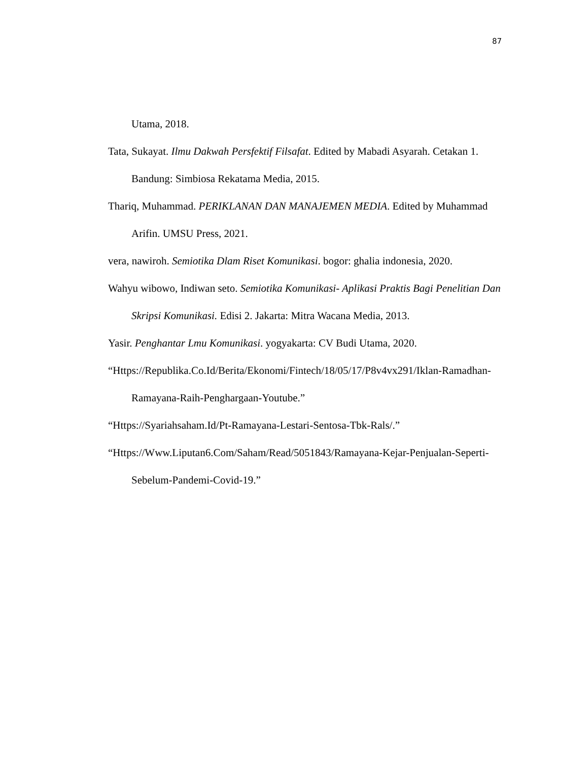87
Utama, 2018.
Tata, Sukayat. Ilmu Dakwah Persfektif Filsafat. Edited by Mabadi Asyarah. Cetakan 1. Bandung: Simbiosa Rekatama Media, 2015.
Thariq, Muhammad. PERIKLANAN DAN MANAJEMEN MEDIA. Edited by Muhammad Arifin. UMSU Press, 2021.
vera, nawiroh. Semiotika Dlam Riset Komunikasi. bogor: ghalia indonesia, 2020.
Wahyu wibowo, Indiwan seto. Semiotika Komunikasi- Aplikasi Praktis Bagi Penelitian Dan Skripsi Komunikasi. Edisi 2. Jakarta: Mitra Wacana Media, 2013.
Yasir. Penghantar Lmu Komunikasi. yogyakarta: CV Budi Utama, 2020.
“Https://Republika.Co.Id/Berita/Ekonomi/Fintech/18/05/17/P8v4vx291/Iklan-Ramadhan-Ramayana-Raih-Penghargaan-Youtube.”
“Https://Syariahsaham.Id/Pt-Ramayana-Lestari-Sentosa-Tbk-Rals/.”
“Https://Www.Liputan6.Com/Saham/Read/5051843/Ramayana-Kejar-Penjualan-Seperti-Sebelum-Pandemi-Covid-19.”